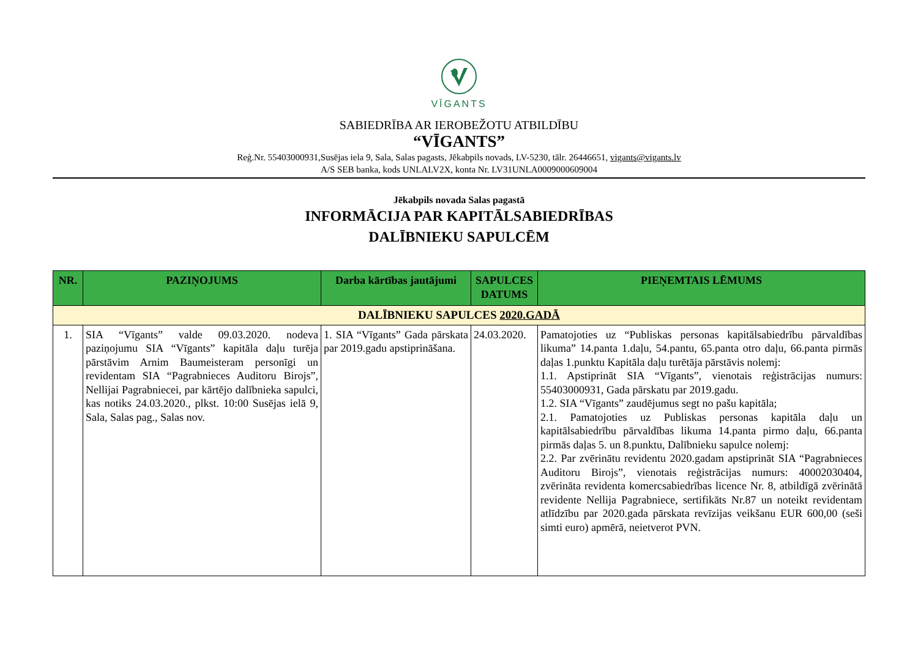VĪGANTS
SABIEDRĪBA AR IEROBEŽOTU ATBILDĪBU
“VĪGANTS”
Reģ.Nr. 55403000931,Susējas iela 9, Sala, Salas pagasts, Jēkabpils novads, LV-5230, tālr. 26446651, vigants@vigants.lv
A/S SEB banka, kods UNLALV2X, konta Nr. LV31UNLA0009000609004
Jēkabpils novada Salas pagastā
INFORMĀCIJA PAR KAPITĀLSABIEDRĪBAS
DALĪBNIEKU SAPULCĒM
| NR. | PAZIŅOJUMS | Darba kārtības jautājumi | SAPULCES DATUMS | PIEŅEMTAIS LĒMUMS |
| --- | --- | --- | --- | --- |
| DALĪBNIEKU SAPULCES 2020.GADĀ | | | | |
| 1. | SIA “Vīgants” valde 09.03.2020. nodeva paziņojumu SIA “Vīgants” kapitāla daļu turēja pārstāvim Arnim Baumeisteram personīgi un revidentam SIA “Pagrabnieces Auditoru Birojs”, Nellijai Pagrabniecei, par kārtējo dalībnieka sapulci, kas notiks 24.03.2020., plkst. 10:00 Susējas ielā 9, Sala, Salas pag., Salas nov. | 1. SIA “Vīgants” Gada pārskata par 2019.gadu apstiprināšana. | 24.03.2020. | Pamatojoties uz “Publiskas personas kapitālsabiedrību pārvaldības likuma” 14.panta 1.daļu, 54.pantu, 65.panta otro daļu, 66.panta pirmās daļas 1.punktu Kapitāla daļu turētāja pārstāvis nolemj: 1.1. Apstiprināt SIA “Vīgants”, vienotais reģistrācijas numurs: 55403000931, Gada pārskatu par 2019.gadu. 1.2. SIA “Vīgants” zaudējumus segt no pašu kapitāla; 2.1. Pamatojoties uz Publiskas personas kapitāla daļu un kapitālsabiedrību pārvaldības likuma 14.panta pirmo daļu, 66.panta pirmās daļas 5. un 8.punktu, Dalībnieku sapulce nolemj: 2.2. Par zvērinātu revidentu 2020.gadam apstiprināt SIA “Pagrabnieces Auditoru Birojs”, vienotais reģistrācijas numurs: 40002030404, zvērināta revidenta komercsabiedrības licence Nr. 8, atbildīgā zvērinātā revidente Nellija Pagrabniece, sertifikāts Nr.87 un noteikt revidentam atlīdzību par 2020.gada pārskata revīzijas veikšanu EUR 600,00 (seši simti euro) apmērā, neietverot PVN. |